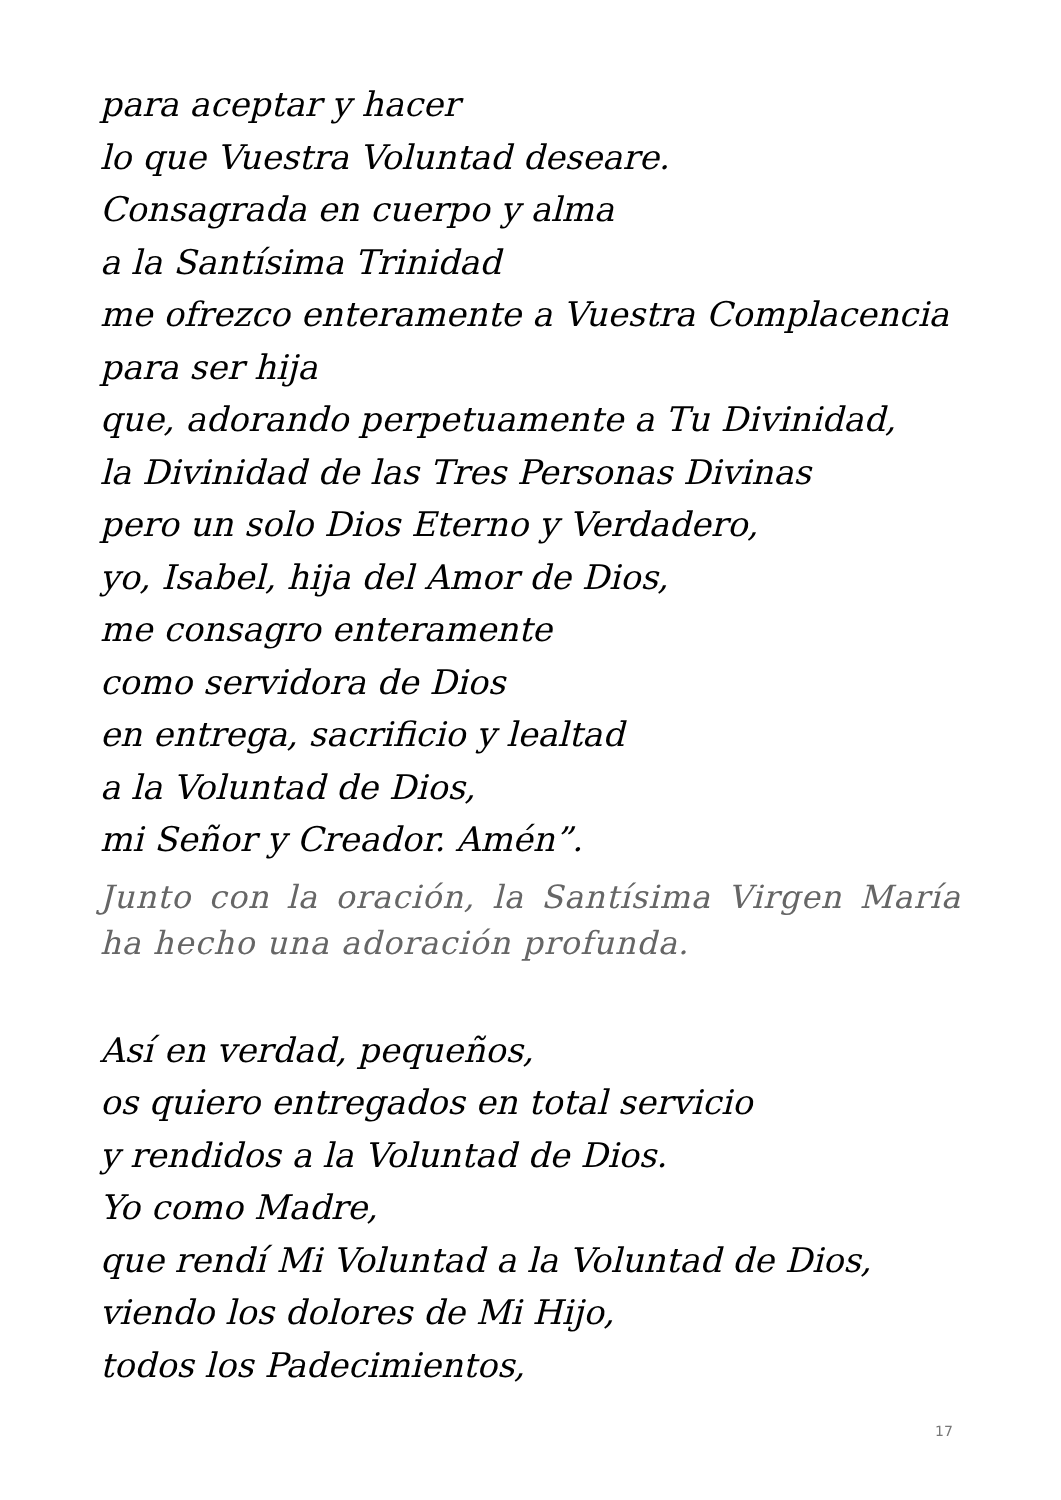para aceptar y hacer
lo que Vuestra Voluntad deseare.
Consagrada en cuerpo y alma
a la Santísima Trinidad
me ofrezco enteramente a Vuestra Complacencia
para ser hija
que, adorando perpetuamente a Tu Divinidad,
la Divinidad de las Tres Personas Divinas
pero un solo Dios Eterno y Verdadero,
yo, Isabel, hija del Amor de Dios,
me consagro enteramente
como servidora de Dios
en entrega, sacrificio y lealtad
a la Voluntad de Dios,
mi Señor y Creador. Amén”.
Junto con la oración, la Santísima Virgen María ha hecho una adoración profunda.
Así en verdad, pequeños,
os quiero entregados en total servicio
y rendidos a la Voluntad de Dios.
Yo como Madre,
que rendí Mi Voluntad a la Voluntad de Dios,
viendo los dolores de Mi Hijo,
todos los Padecimientos,
17